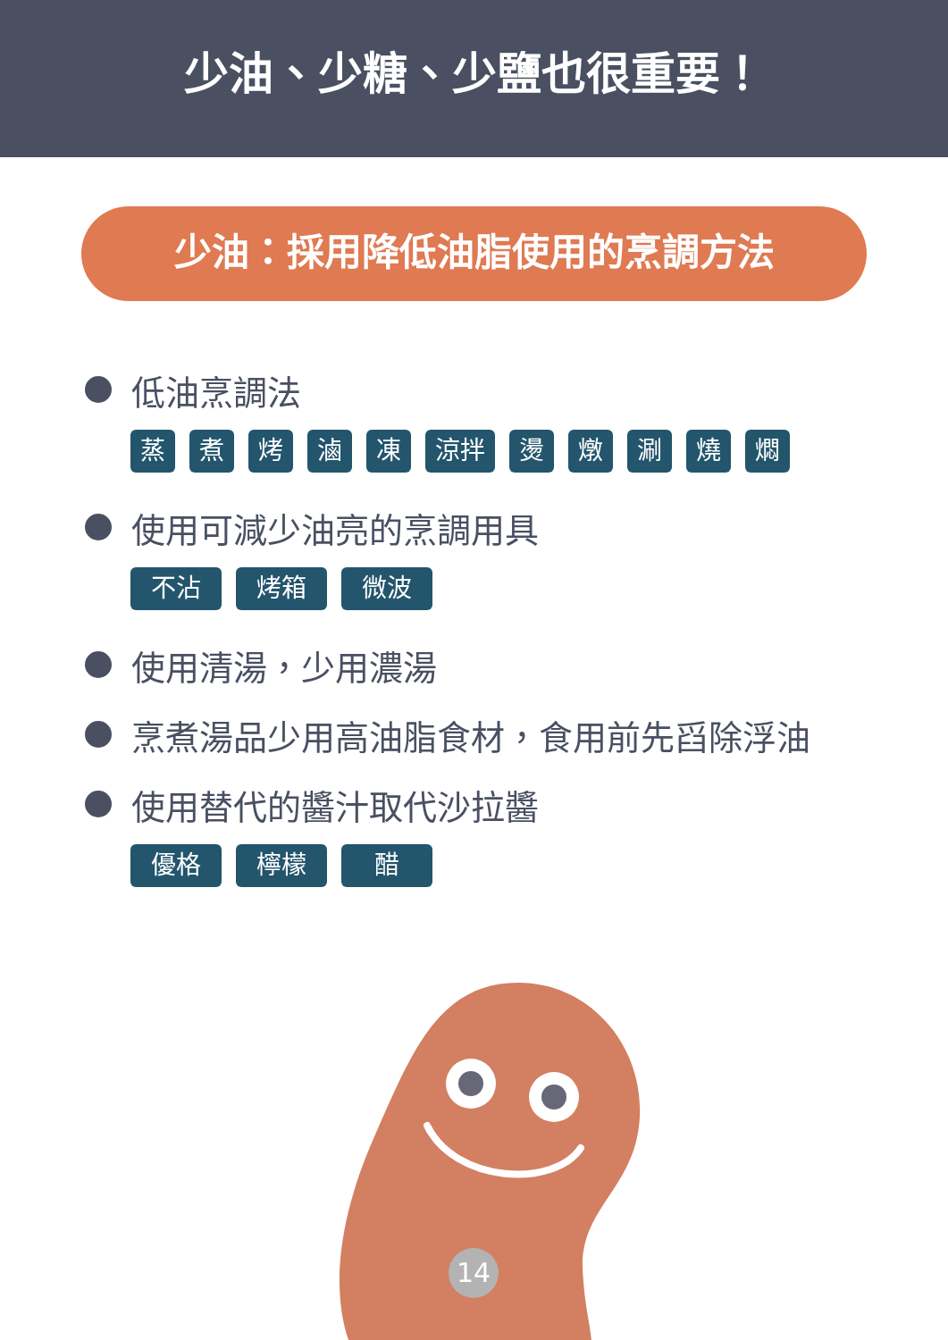少油、少糖、少鹽也很重要！
少油：採用降低油脂使用的烹調方法
低油烹調法
蒸煮烤滷凍 涼拌 燙燉涮燒燜
使用可減少油亮的烹調用具
不沾鍋 烤箱 微波爐
使用清湯，少用濃湯
烹煮湯品少用高油脂食材，食用前先舀除浮油
使用替代的醬汁取代沙拉醬
優格 檸檬汁 醋
14